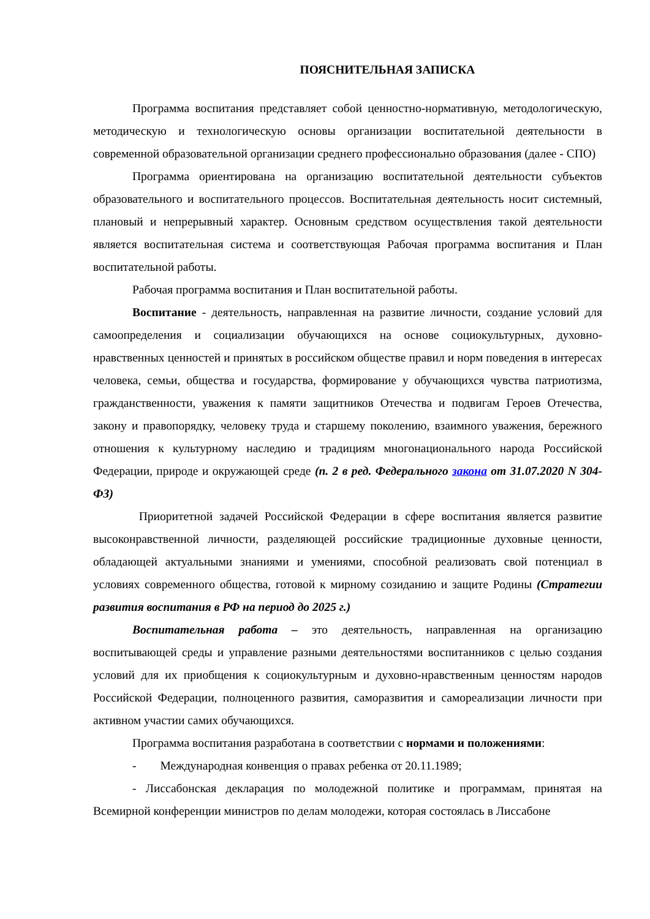ПОЯСНИТЕЛЬНАЯ ЗАПИСКА
Программа воспитания представляет собой ценностно-нормативную, методологическую, методическую и технологическую основы организации воспитательной деятельности в современной образовательной организации среднего профессионально образования (далее - СПО)
Программа ориентирована на организацию воспитательной деятельности субъектов образовательного и воспитательного процессов. Воспитательная деятельность носит системный, плановый и непрерывный характер. Основным средством осуществления такой деятельности является воспитательная система и соответствующая Рабочая программа воспитания и План воспитательной работы.
Рабочая программа воспитания и План воспитательной работы.
Воспитание - деятельность, направленная на развитие личности, создание условий для самоопределения и социализации обучающихся на основе социокультурных, духовно-нравственных ценностей и принятых в российском обществе правил и норм поведения в интересах человека, семьи, общества и государства, формирование у обучающихся чувства патриотизма, гражданственности, уважения к памяти защитников Отечества и подвигам Героев Отечества, закону и правопорядку, человеку труда и старшему поколению, взаимного уважения, бережного отношения к культурному наследию и традициям многонационального народа Российской Федерации, природе и окружающей среде (п. 2 в ред. Федерального закона от 31.07.2020 N 304-ФЗ)
Приоритетной задачей Российской Федерации в сфере воспитания является развитие высоконравственной личности, разделяющей российские традиционные духовные ценности, обладающей актуальными знаниями и умениями, способной реализовать свой потенциал в условиях современного общества, готовой к мирному созиданию и защите Родины (Стратегии развития воспитания в РФ на период до 2025 г.)
Воспитательная работа – это деятельность, направленная на организацию воспитывающей среды и управление разными деятельностями воспитанников с целью создания условий для их приобщения к социокультурным и духовно-нравственным ценностям народов Российской Федерации, полноценного развития, саморазвития и самореализации личности при активном участии самих обучающихся.
Программа воспитания разработана в соответствии с нормами и положениями:
- Международная конвенция о правах ребенка от 20.11.1989;
- Лиссабонская декларация по молодежной политике и программам, принятая на Всемирной конференции министров по делам молодежи, которая состоялась в Лиссабоне